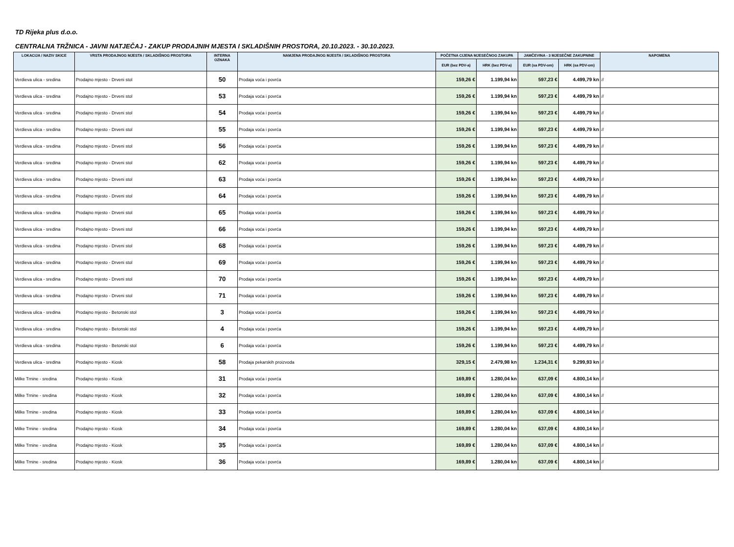TD Rijeka plus d.o.o.
CENTRALNA TRŽNICA - JAVNI NATJEČAJ - ZAKUP PRODAJNIH MJESTA I SKLADIŠNIH PROSTORA, 20.10.2023. - 30.10.2023.
| LOKACIJA / NAZIV SKICE | VRSTA PRODAJNOG MJESTA / SKLADIŠNOG PROSTORA | INTERNA OZNAKA | NAMJENA PRODAJNOG MJESTA / SKLADIŠNOG PROSTORA | POČETNA CIJENA MJESEČNOG ZAKUPA | | JAMČEVINA - 3 MJESEČNE ZAKUPNINE | | NAPOMENA |
| --- | --- | --- | --- | --- | --- | --- | --- | --- |
| | | | | EUR (bez PDV-a) | HRK (bez PDV-a) | EUR (sa PDV-om) | HRK (sa PDV-om) | |
| Verdieva ulica - sredina | Prodajno mjesto - Drveni stol | 50 | Prodaja voća i povrća | 159,26 € | 1.199,94 kn | 597,23 € | 4.499,79 kn | // |
| Verdieva ulica - sredina | Prodajno mjesto - Drveni stol | 53 | Prodaja voća i povrća | 159,26 € | 1.199,94 kn | 597,23 € | 4.499,79 kn | // |
| Verdieva ulica - sredina | Prodajno mjesto - Drveni stol | 54 | Prodaja voća i povrća | 159,26 € | 1.199,94 kn | 597,23 € | 4.499,79 kn | // |
| Verdieva ulica - sredina | Prodajno mjesto - Drveni stol | 55 | Prodaja voća i povrća | 159,26 € | 1.199,94 kn | 597,23 € | 4.499,79 kn | // |
| Verdieva ulica - sredina | Prodajno mjesto - Drveni stol | 56 | Prodaja voća i povrća | 159,26 € | 1.199,94 kn | 597,23 € | 4.499,79 kn | // |
| Verdieva ulica - sredina | Prodajno mjesto - Drveni stol | 62 | Prodaja voća i povrća | 159,26 € | 1.199,94 kn | 597,23 € | 4.499,79 kn | // |
| Verdieva ulica - sredina | Prodajno mjesto - Drveni stol | 63 | Prodaja voća i povrća | 159,26 € | 1.199,94 kn | 597,23 € | 4.499,79 kn | // |
| Verdieva ulica - sredina | Prodajno mjesto - Drveni stol | 64 | Prodaja voća i povrća | 159,26 € | 1.199,94 kn | 597,23 € | 4.499,79 kn | // |
| Verdieva ulica - sredina | Prodajno mjesto - Drveni stol | 65 | Prodaja voća i povrća | 159,26 € | 1.199,94 kn | 597,23 € | 4.499,79 kn | // |
| Verdieva ulica - sredina | Prodajno mjesto - Drveni stol | 66 | Prodaja voća i povrća | 159,26 € | 1.199,94 kn | 597,23 € | 4.499,79 kn | // |
| Verdieva ulica - sredina | Prodajno mjesto - Drveni stol | 68 | Prodaja voća i povrća | 159,26 € | 1.199,94 kn | 597,23 € | 4.499,79 kn | // |
| Verdieva ulica - sredina | Prodajno mjesto - Drveni stol | 69 | Prodaja voća i povrća | 159,26 € | 1.199,94 kn | 597,23 € | 4.499,79 kn | // |
| Verdieva ulica - sredina | Prodajno mjesto - Drveni stol | 70 | Prodaja voća i povrća | 159,26 € | 1.199,94 kn | 597,23 € | 4.499,79 kn | // |
| Verdieva ulica - sredina | Prodajno mjesto - Drveni stol | 71 | Prodaja voća i povrća | 159,26 € | 1.199,94 kn | 597,23 € | 4.499,79 kn | // |
| Verdieva ulica - sredina | Prodajno mjesto - Betonski stol | 3 | Prodaja voća i povrća | 159,26 € | 1.199,94 kn | 597,23 € | 4.499,79 kn | // |
| Verdieva ulica - sredina | Prodajno mjesto - Betonski stol | 4 | Prodaja voća i povrća | 159,26 € | 1.199,94 kn | 597,23 € | 4.499,79 kn | // |
| Verdieva ulica - sredina | Prodajno mjesto - Betonski stol | 6 | Prodaja voća i povrća | 159,26 € | 1.199,94 kn | 597,23 € | 4.499,79 kn | // |
| Verdieva ulica - sredina | Prodajno mjesto - Kiosk | 58 | Prodaja pekarskih proizvoda | 329,15 € | 2.479,98 kn | 1.234,31 € | 9.299,93 kn | // |
| Milke Trnine - sredina | Prodajno mjesto - Kiosk | 31 | Prodaja voća i povrća | 169,89 € | 1.280,04 kn | 637,09 € | 4.800,14 kn | // |
| Milke Trnine - sredina | Prodajno mjesto - Kiosk | 32 | Prodaja voća i povrća | 169,89 € | 1.280,04 kn | 637,09 € | 4.800,14 kn | // |
| Milke Trnine - sredina | Prodajno mjesto - Kiosk | 33 | Prodaja voća i povrća | 169,89 € | 1.280,04 kn | 637,09 € | 4.800,14 kn | // |
| Milke Trnine - sredina | Prodajno mjesto - Kiosk | 34 | Prodaja voća i povrća | 169,89 € | 1.280,04 kn | 637,09 € | 4.800,14 kn | // |
| Milke Trnine - sredina | Prodajno mjesto - Kiosk | 35 | Prodaja voća i povrća | 169,89 € | 1.280,04 kn | 637,09 € | 4.800,14 kn | // |
| Milke Trnine - sredina | Prodajno mjesto - Kiosk | 36 | Prodaja voća i povrća | 169,89 € | 1.280,04 kn | 637,09 € | 4.800,14 kn | // |